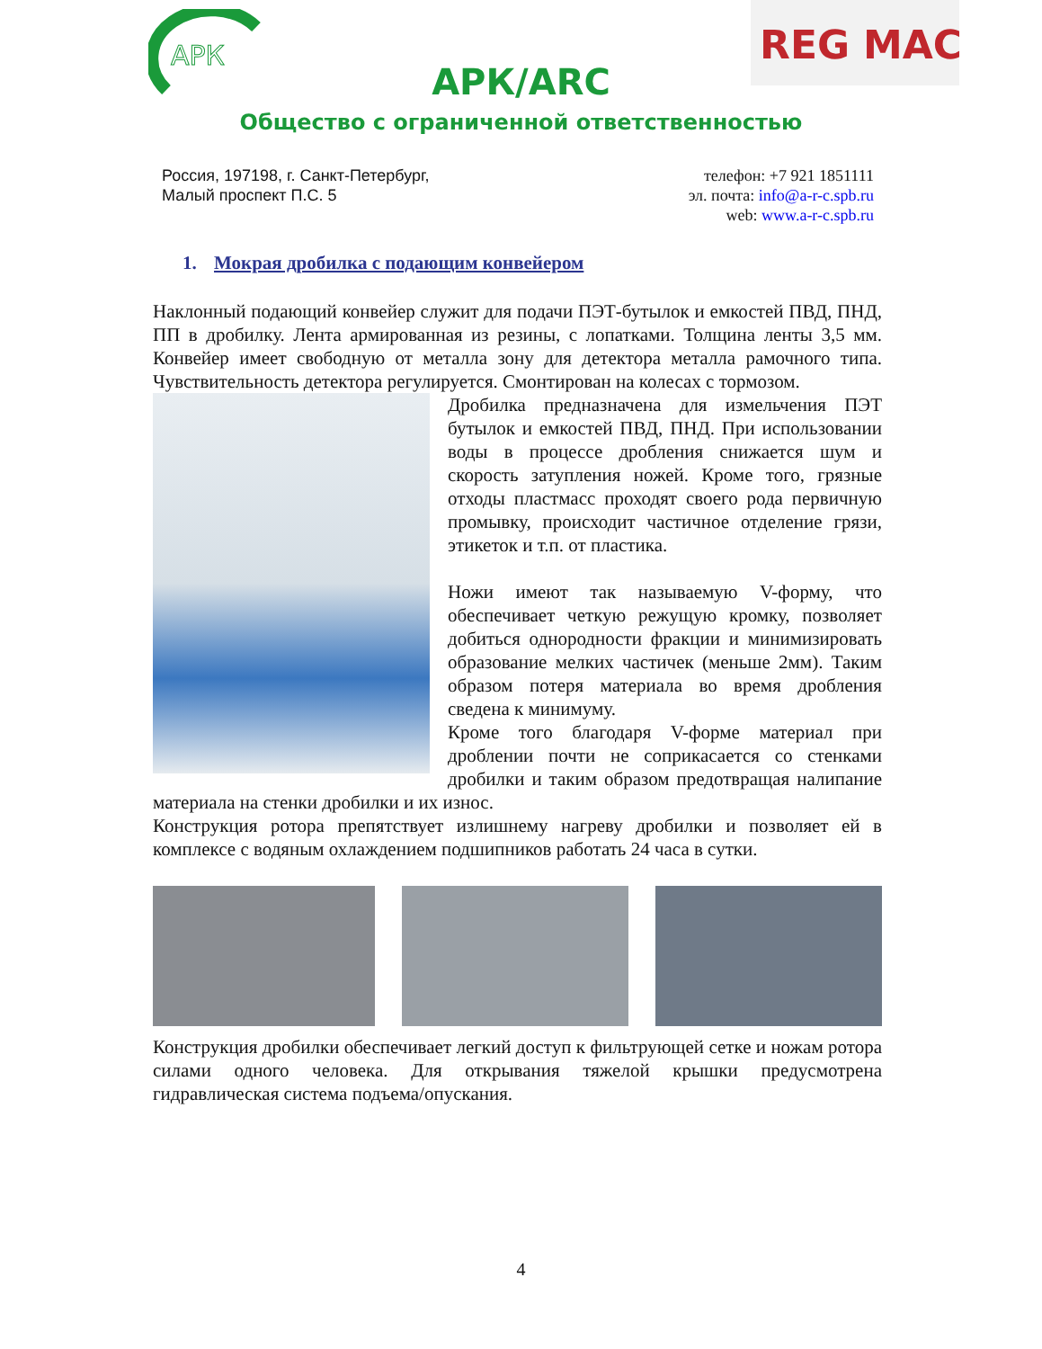АРК
REG
MAC
АРК/ARC
Общество с ограниченной ответственностью
Россия, 197198, г. Санкт-Петербург,
Малый проспект П.С. 5
телефон: +7 921 1851111
эл. почта: info@a-r-c.spb.ru
web: www.a-r-c.spb.ru
1. Мокрая дробилка с подающим конвейером
Наклонный подающий конвейер служит для подачи ПЭТ-бутылок и емкостей ПВД, ПНД, ПП в дробилку. Лента армированная из резины, с лопатками. Толщина ленты 3,5 мм. Конвейер имеет свободную от металла зону для детектора металла рамочного типа. Чувствительность детектора регулируется. Смонтирован на колесах с тормозом.
Дробилка предназначена для измельчения ПЭТ бутылок и емкостей ПВД, ПНД. При использовании воды в процессе дробления снижается шум и скорость затупления ножей. Кроме того, грязные отходы пластмасс проходят своего рода первичную промывку, происходит частичное отделение грязи, этикеток и т.п. от пластика.
Ножи имеют так называемую V-форму, что обеспечивает четкую режущую кромку, позволяет добиться однородности фракции и минимизировать образование мелких частичек (меньше 2мм). Таким образом потеря материала во время дробления сведена к минимуму.
Кроме того благодаря V-форме материал при дроблении почти не соприкасается со стенками дробилки и таким образом предотвращая налипание материала на стенки дробилки и их износ.
Конструкция ротора препятствует излишнему нагреву дробилки и позволяет ей в комплексе с водяным охлаждением подшипников работать 24 часа в сутки.
Конструкция дробилки обеспечивает легкий доступ к фильтрующей сетке и ножам ротора силами одного человека. Для открывания тяжелой крышки предусмотрена гидравлическая система подъема/опускания.
4